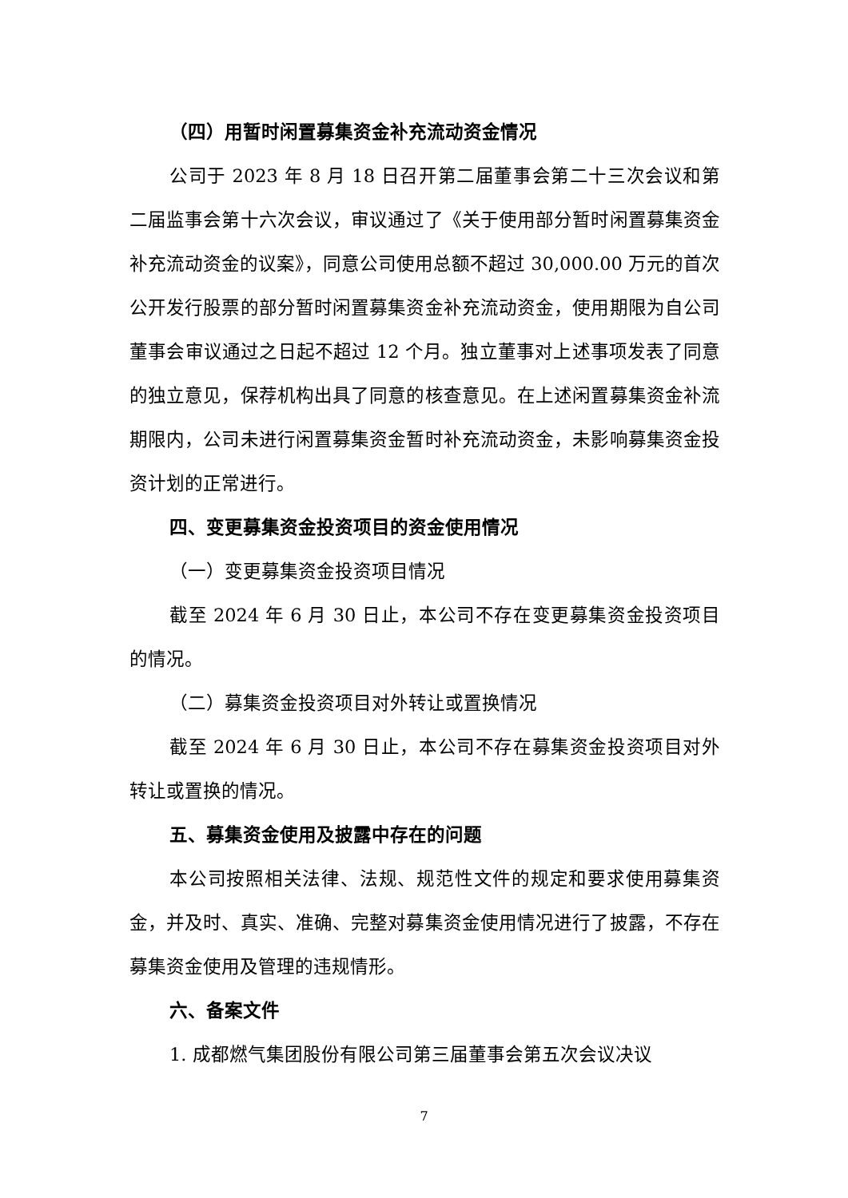（四）用暂时闲置募集资金补充流动资金情况
公司于 2023 年 8 月 18 日召开第二届董事会第二十三次会议和第二届监事会第十六次会议，审议通过了《关于使用部分暂时闲置募集资金补充流动资金的议案》，同意公司使用总额不超过 30,000.00 万元的首次公开发行股票的部分暂时闲置募集资金补充流动资金，使用期限为自公司董事会审议通过之日起不超过 12 个月。独立董事对上述事项发表了同意的独立意见，保荐机构出具了同意的核查意见。在上述闲置募集资金补流期限内，公司未进行闲置募集资金暂时补充流动资金，未影响募集资金投资计划的正常进行。
四、变更募集资金投资项目的资金使用情况
（一）变更募集资金投资项目情况
截至 2024 年 6 月 30 日止，本公司不存在变更募集资金投资项目的情况。
（二）募集资金投资项目对外转让或置换情况
截至 2024 年 6 月 30 日止，本公司不存在募集资金投资项目对外转让或置换的情况。
五、募集资金使用及披露中存在的问题
本公司按照相关法律、法规、规范性文件的规定和要求使用募集资金，并及时、真实、准确、完整对募集资金使用情况进行了披露，不存在募集资金使用及管理的违规情形。
六、备案文件
1. 成都燃气集团股份有限公司第三届董事会第五次会议决议
7